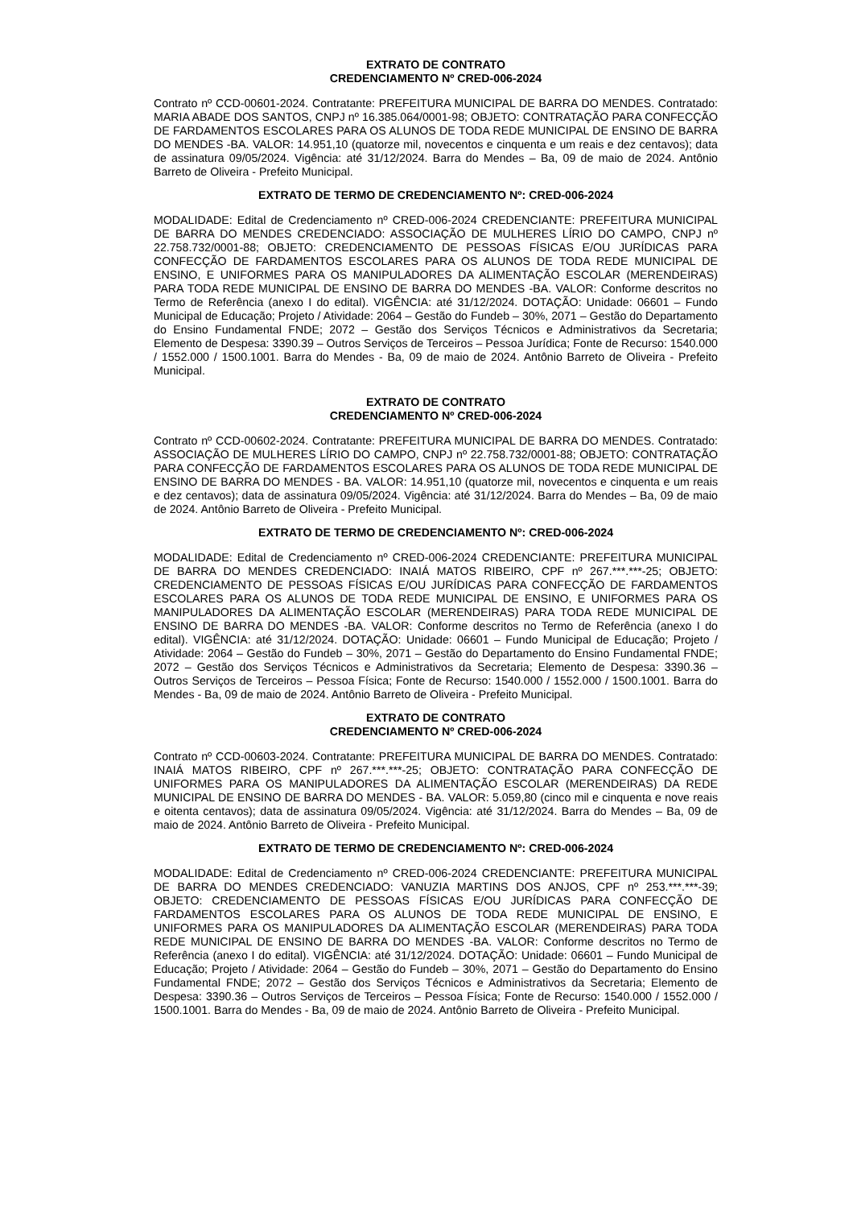EXTRATO DE CONTRATO
CREDENCIAMENTO Nº CRED-006-2024
Contrato nº CCD-00601-2024. Contratante: PREFEITURA MUNICIPAL DE BARRA DO MENDES. Contratado: MARIA ABADE DOS SANTOS, CNPJ nº 16.385.064/0001-98; OBJETO: CONTRATAÇÃO PARA CONFECÇÃO DE FARDAMENTOS ESCOLARES PARA OS ALUNOS DE TODA REDE MUNICIPAL DE ENSINO DE BARRA DO MENDES -BA. VALOR: 14.951,10 (quatorze mil, novecentos e cinquenta e um reais e dez centavos); data de assinatura 09/05/2024. Vigência: até 31/12/2024. Barra do Mendes – Ba, 09 de maio de 2024. Antônio Barreto de Oliveira - Prefeito Municipal.
EXTRATO DE TERMO DE CREDENCIAMENTO Nº: CRED-006-2024
MODALIDADE: Edital de Credenciamento nº CRED-006-2024 CREDENCIANTE: PREFEITURA MUNICIPAL DE BARRA DO MENDES CREDENCIADO: ASSOCIAÇÃO DE MULHERES LÍRIO DO CAMPO, CNPJ nº 22.758.732/0001-88; OBJETO: CREDENCIAMENTO DE PESSOAS FÍSICAS E/OU JURÍDICAS PARA CONFECÇÃO DE FARDAMENTOS ESCOLARES PARA OS ALUNOS DE TODA REDE MUNICIPAL DE ENSINO, E UNIFORMES PARA OS MANIPULADORES DA ALIMENTAÇÃO ESCOLAR (MERENDEIRAS) PARA TODA REDE MUNICIPAL DE ENSINO DE BARRA DO MENDES -BA. VALOR: Conforme descritos no Termo de Referência (anexo I do edital). VIGÊNCIA: até 31/12/2024. DOTAÇÃO: Unidade: 06601 – Fundo Municipal de Educação; Projeto / Atividade: 2064 – Gestão do Fundeb – 30%, 2071 – Gestão do Departamento do Ensino Fundamental FNDE; 2072 – Gestão dos Serviços Técnicos e Administrativos da Secretaria; Elemento de Despesa: 3390.39 – Outros Serviços de Terceiros – Pessoa Jurídica; Fonte de Recurso: 1540.000 / 1552.000 / 1500.1001. Barra do Mendes - Ba, 09 de maio de 2024. Antônio Barreto de Oliveira - Prefeito Municipal.
EXTRATO DE CONTRATO
CREDENCIAMENTO Nº CRED-006-2024
Contrato nº CCD-00602-2024. Contratante: PREFEITURA MUNICIPAL DE BARRA DO MENDES. Contratado: ASSOCIAÇÃO DE MULHERES LÍRIO DO CAMPO, CNPJ nº 22.758.732/0001-88; OBJETO: CONTRATAÇÃO PARA CONFECÇÃO DE FARDAMENTOS ESCOLARES PARA OS ALUNOS DE TODA REDE MUNICIPAL DE ENSINO DE BARRA DO MENDES - BA. VALOR: 14.951,10 (quatorze mil, novecentos e cinquenta e um reais e dez centavos); data de assinatura 09/05/2024. Vigência: até 31/12/2024. Barra do Mendes – Ba, 09 de maio de 2024. Antônio Barreto de Oliveira - Prefeito Municipal.
EXTRATO DE TERMO DE CREDENCIAMENTO Nº: CRED-006-2024
MODALIDADE: Edital de Credenciamento nº CRED-006-2024 CREDENCIANTE: PREFEITURA MUNICIPAL DE BARRA DO MENDES CREDENCIADO: INAIÁ MATOS RIBEIRO, CPF nº 267.***.***-25; OBJETO: CREDENCIAMENTO DE PESSOAS FÍSICAS E/OU JURÍDICAS PARA CONFECÇÃO DE FARDAMENTOS ESCOLARES PARA OS ALUNOS DE TODA REDE MUNICIPAL DE ENSINO, E UNIFORMES PARA OS MANIPULADORES DA ALIMENTAÇÃO ESCOLAR (MERENDEIRAS) PARA TODA REDE MUNICIPAL DE ENSINO DE BARRA DO MENDES -BA. VALOR: Conforme descritos no Termo de Referência (anexo I do edital). VIGÊNCIA: até 31/12/2024. DOTAÇÃO: Unidade: 06601 – Fundo Municipal de Educação; Projeto / Atividade: 2064 – Gestão do Fundeb – 30%, 2071 – Gestão do Departamento do Ensino Fundamental FNDE; 2072 – Gestão dos Serviços Técnicos e Administrativos da Secretaria; Elemento de Despesa: 3390.36 – Outros Serviços de Terceiros – Pessoa Física; Fonte de Recurso: 1540.000 / 1552.000 / 1500.1001. Barra do Mendes - Ba, 09 de maio de 2024. Antônio Barreto de Oliveira - Prefeito Municipal.
EXTRATO DE CONTRATO
CREDENCIAMENTO Nº CRED-006-2024
Contrato nº CCD-00603-2024. Contratante: PREFEITURA MUNICIPAL DE BARRA DO MENDES. Contratado: INAIÁ MATOS RIBEIRO, CPF nº 267.***.***-25; OBJETO: CONTRATAÇÃO PARA CONFECÇÃO DE UNIFORMES PARA OS MANIPULADORES DA ALIMENTAÇÃO ESCOLAR (MERENDEIRAS) DA REDE MUNICIPAL DE ENSINO DE BARRA DO MENDES - BA. VALOR: 5.059,80 (cinco mil e cinquenta e nove reais e oitenta centavos); data de assinatura 09/05/2024. Vigência: até 31/12/2024. Barra do Mendes – Ba, 09 de maio de 2024. Antônio Barreto de Oliveira - Prefeito Municipal.
EXTRATO DE TERMO DE CREDENCIAMENTO Nº: CRED-006-2024
MODALIDADE: Edital de Credenciamento nº CRED-006-2024 CREDENCIANTE: PREFEITURA MUNICIPAL DE BARRA DO MENDES CREDENCIADO: VANUZIA MARTINS DOS ANJOS, CPF nº 253.***.***-39; OBJETO: CREDENCIAMENTO DE PESSOAS FÍSICAS E/OU JURÍDICAS PARA CONFECÇÃO DE FARDAMENTOS ESCOLARES PARA OS ALUNOS DE TODA REDE MUNICIPAL DE ENSINO, E UNIFORMES PARA OS MANIPULADORES DA ALIMENTAÇÃO ESCOLAR (MERENDEIRAS) PARA TODA REDE MUNICIPAL DE ENSINO DE BARRA DO MENDES -BA. VALOR: Conforme descritos no Termo de Referência (anexo I do edital). VIGÊNCIA: até 31/12/2024. DOTAÇÃO: Unidade: 06601 – Fundo Municipal de Educação; Projeto / Atividade: 2064 – Gestão do Fundeb – 30%, 2071 – Gestão do Departamento do Ensino Fundamental FNDE; 2072 – Gestão dos Serviços Técnicos e Administrativos da Secretaria; Elemento de Despesa: 3390.36 – Outros Serviços de Terceiros – Pessoa Física; Fonte de Recurso: 1540.000 / 1552.000 / 1500.1001. Barra do Mendes - Ba, 09 de maio de 2024. Antônio Barreto de Oliveira - Prefeito Municipal.